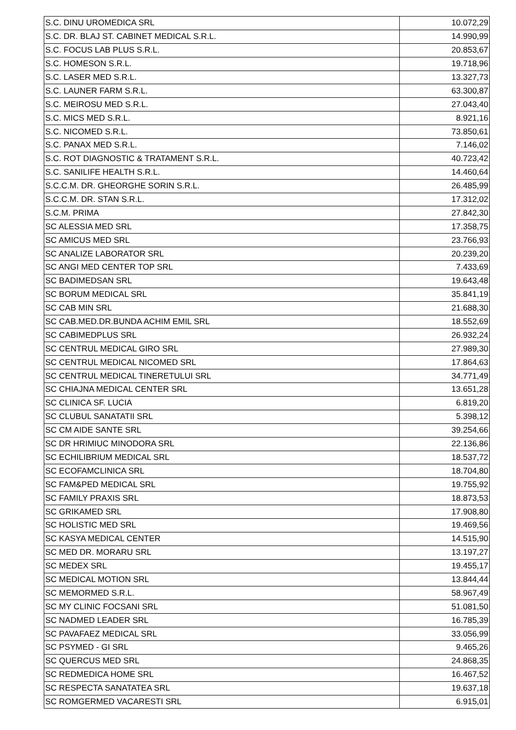| S.C. DINU UROMEDICA SRL | 10.072,29 |
| S.C. DR. BLAJ ST. CABINET MEDICAL S.R.L. | 14.990,99 |
| S.C. FOCUS LAB PLUS S.R.L. | 20.853,67 |
| S.C. HOMESON S.R.L. | 19.718,96 |
| S.C. LASER MED S.R.L. | 13.327,73 |
| S.C. LAUNER FARM S.R.L. | 63.300,87 |
| S.C. MEIROSU MED S.R.L. | 27.043,40 |
| S.C. MICS MED S.R.L. | 8.921,16 |
| S.C. NICOMED S.R.L. | 73.850,61 |
| S.C. PANAX MED S.R.L. | 7.146,02 |
| S.C. ROT DIAGNOSTIC & TRATAMENT S.R.L. | 40.723,42 |
| S.C. SANILIFE HEALTH S.R.L. | 14.460,64 |
| S.C.C.M. DR. GHEORGHE SORIN S.R.L. | 26.485,99 |
| S.C.C.M. DR. STAN S.R.L. | 17.312,02 |
| S.C.M. PRIMA | 27.842,30 |
| SC ALESSIA MED SRL | 17.358,75 |
| SC AMICUS MED SRL | 23.766,93 |
| SC ANALIZE LABORATOR SRL | 20.239,20 |
| SC ANGI MED CENTER TOP SRL | 7.433,69 |
| SC BADIMEDSAN SRL | 19.643,48 |
| SC BORUM MEDICAL SRL | 35.841,19 |
| SC CAB MIN SRL | 21.688,30 |
| SC CAB.MED.DR.BUNDA ACHIM EMIL SRL | 18.552,69 |
| SC CABIMEDPLUS SRL | 26.932,24 |
| SC CENTRUL MEDICAL GIRO SRL | 27.989,30 |
| SC CENTRUL MEDICAL NICOMED SRL | 17.864,63 |
| SC CENTRUL MEDICAL TINERETULUI SRL | 34.771,49 |
| SC CHIAJNA MEDICAL CENTER SRL | 13.651,28 |
| SC CLINICA SF. LUCIA | 6.819,20 |
| SC CLUBUL SANATATII SRL | 5.398,12 |
| SC CM AIDE SANTE SRL | 39.254,66 |
| SC DR HRIMIUC MINODORA SRL | 22.136,86 |
| SC ECHILIBRIUM MEDICAL SRL | 18.537,72 |
| SC ECOFAMCLINICA SRL | 18.704,80 |
| SC FAM&PED MEDICAL SRL | 19.755,92 |
| SC FAMILY PRAXIS SRL | 18.873,53 |
| SC GRIKAMED SRL | 17.908,80 |
| SC HOLISTIC MED SRL | 19.469,56 |
| SC KASYA MEDICAL CENTER | 14.515,90 |
| SC MED DR. MORARU SRL | 13.197,27 |
| SC MEDEX SRL | 19.455,17 |
| SC MEDICAL MOTION SRL | 13.844,44 |
| SC MEMORMED S.R.L. | 58.967,49 |
| SC MY CLINIC FOCSANI SRL | 51.081,50 |
| SC NADMED LEADER SRL | 16.785,39 |
| SC PAVAFAEZ MEDICAL SRL | 33.056,99 |
| SC PSYMED - GI SRL | 9.465,26 |
| SC QUERCUS MED SRL | 24.868,35 |
| SC REDMEDICA HOME SRL | 16.467,52 |
| SC RESPECTA SANATATEA SRL | 19.637,18 |
| SC ROMGERMED VACARESTI SRL | 6.915,01 |